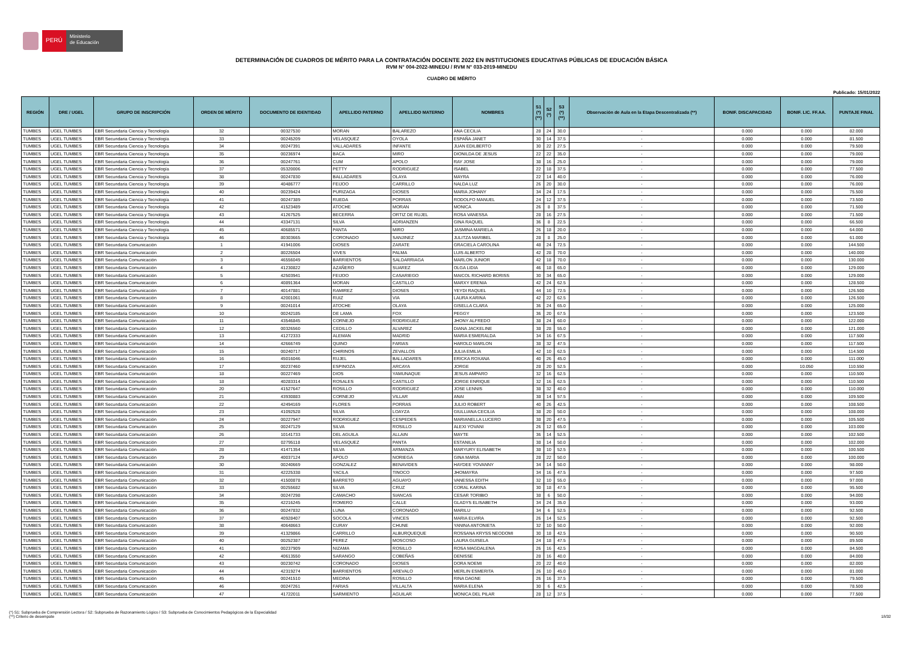PERÚ
Ministerio
de Educación
DETERMINACIÓN DE CUADROS DE MÉRITO PARA LA CONTRATACIÓN DOCENTE 2022 EN INSTITUCIONES EDUCATIVAS PÚBLICAS DE EDUCACIÓN BÁSICA
RVM N° 004-2022-MINEDU / RVM N° 033-2019-MINEDU
CUADRO DE MÉRITO
Publicado: 15/01/2022
| REGIÓN | DRE / UGEL | GRUPO DE INSCRIPCIÓN | ORDEN DE MÉRITO | DOCUMENTO DE IDENTIDAD | APELLIDO PATERNO | APELLIDO MATERNO | NOMBRES | S1 (*) (**) | S2 (*) | S3 (*) (**) | Observación de Aula en la Etapa Descentralizada (**) | BONIF. DISCAPACIDAD | BONIF. LIC. FF.AA. | PUNTAJE FINAL |
| --- | --- | --- | --- | --- | --- | --- | --- | --- | --- | --- | --- | --- | --- | --- |
| TUMBES | UGEL TUMBES | EBR Secundaria Ciencia y Tecnología | 32 | 00327530 | MORAN | BALAREZO | ANA CECILIA | 28 | 24 | 30.0 | - | 0.000 | 0.000 | 82.000 |
| TUMBES | UGEL TUMBES | EBR Secundaria Ciencia y Tecnología | 33 | 00245209 | VELASQUEZ | OYOLA | ESPAÑA JANET | 30 | 14 | 37.5 | - | 0.000 | 0.000 | 81.500 |
| TUMBES | UGEL TUMBES | EBR Secundaria Ciencia y Tecnología | 34 | 00247391 | VALLADARES | INFANTE | JUAN EDILBERTO | 30 | 22 | 27.5 | - | 0.000 | 0.000 | 79.500 |
| TUMBES | UGEL TUMBES | EBR Secundaria Ciencia y Tecnología | 35 | 00236974 | BACA | MIRO | DIONILDA DE JESUS | 22 | 22 | 35.0 | - | 0.000 | 0.000 | 79.000 |
| TUMBES | UGEL TUMBES | EBR Secundaria Ciencia y Tecnología | 36 | 00247761 | CUM | APOLO | RAY JOSE | 38 | 16 | 25.0 | - | 0.000 | 0.000 | 79.000 |
| TUMBES | UGEL TUMBES | EBR Secundaria Ciencia y Tecnología | 37 | 05320006 | PETTY | RODRIGUEZ | ISABEL | 22 | 18 | 37.5 | - | 0.000 | 0.000 | 77.500 |
| TUMBES | UGEL TUMBES | EBR Secundaria Ciencia y Tecnología | 38 | 00247830 | BALLADARES | OLAYA | MAYRA | 22 | 14 | 40.0 | - | 0.000 | 0.000 | 76.000 |
| TUMBES | UGEL TUMBES | EBR Secundaria Ciencia y Tecnología | 39 | 40486777 | FEIJOO | CARRILLO | NALDA LUZ | 26 | 20 | 30.0 | - | 0.000 | 0.000 | 76.000 |
| TUMBES | UGEL TUMBES | EBR Secundaria Ciencia y Tecnología | 40 | 00239424 | PURIZAGA | DIOSES | MARIA JOHANY | 34 | 24 | 17.5 | - | 0.000 | 0.000 | 75.500 |
| TUMBES | UGEL TUMBES | EBR Secundaria Ciencia y Tecnología | 41 | 00247389 | RUEDA | PORRAS | RODOLFO MANUEL | 24 | 12 | 37.5 | - | 0.000 | 0.000 | 73.500 |
| TUMBES | UGEL TUMBES | EBR Secundaria Ciencia y Tecnología | 42 | 41523489 | ATOCHE | MORAN | MONICA | 26 | 8 | 37.5 | - | 0.000 | 0.000 | 71.500 |
| TUMBES | UGEL TUMBES | EBR Secundaria Ciencia y Tecnología | 43 | 41267525 | BECERRA | ORTIZ DE RUJEL | ROSA VANESSA | 28 | 16 | 27.5 | - | 0.000 | 0.000 | 71.500 |
| TUMBES | UGEL TUMBES | EBR Secundaria Ciencia y Tecnología | 44 | 43347131 | SILVA | ADRIANZEN | GINA RAQUEL | 36 | 8 | 22.5 | - | 0.000 | 0.000 | 66.500 |
| TUMBES | UGEL TUMBES | EBR Secundaria Ciencia y Tecnología | 45 | 40685571 | PANTA | MIRO | JASMINA MARIELA | 26 | 18 | 20.0 | - | 0.000 | 0.000 | 64.000 |
| TUMBES | UGEL TUMBES | EBR Secundaria Ciencia y Tecnología | 46 | 80303665 | CORONADO | SANJINEZ | JULITZA MARIBEL | 28 | 8 | 25.0 | - | 0.000 | 0.000 | 61.000 |
| TUMBES | UGEL TUMBES | EBR Secundaria Comunicación | 1 | 41941006 | DIOSES | ZARATE | GRACIELA CAROLINA | 48 | 24 | 72.5 | - | 0.000 | 0.000 | 144.500 |
| TUMBES | UGEL TUMBES | EBR Secundaria Comunicación | 2 | 80226504 | VIVES | PALMA | LUIS ALBERTO | 42 | 28 | 70.0 | - | 0.000 | 0.000 | 140.000 |
| TUMBES | UGEL TUMBES | EBR Secundaria Comunicación | 3 | 46556049 | BARRIENTOS | SALDARRIAGA | MARLON JUNIOR | 42 | 18 | 70.0 | - | 0.000 | 0.000 | 130.000 |
| TUMBES | UGEL TUMBES | EBR Secundaria Comunicación | 4 | 41230822 | AZAÑERO | SUAREZ | OLGA LIDIA | 46 | 18 | 65.0 | - | 0.000 | 0.000 | 129.000 |
| TUMBES | UGEL TUMBES | EBR Secundaria Comunicación | 5 | 42503941 | FEIJOO | CASARIEGO | MAICOL RICHARD BORISS | 30 | 34 | 65.0 | - | 0.000 | 0.000 | 129.000 |
| TUMBES | UGEL TUMBES | EBR Secundaria Comunicación | 6 | 40891364 | MORAN | CASTILLO | MARXY ERENIA | 42 | 24 | 62.5 | - | 0.000 | 0.000 | 128.500 |
| TUMBES | UGEL TUMBES | EBR Secundaria Comunicación | 7 | 40147881 | RAMIREZ | DIOSES | YEYDI RAQUEL | 44 | 10 | 72.5 | - | 0.000 | 0.000 | 126.500 |
| TUMBES | UGEL TUMBES | EBR Secundaria Comunicación | 8 | 42001061 | RUIZ | VIA | LAURA KARINA | 42 | 22 | 62.5 | - | 0.000 | 0.000 | 126.500 |
| TUMBES | UGEL TUMBES | EBR Secundaria Comunicación | 9 | 00241014 | ATOCHE | OLAYA | GISELLA CLARA | 36 | 24 | 65.0 | - | 0.000 | 0.000 | 125.000 |
| TUMBES | UGEL TUMBES | EBR Secundaria Comunicación | 10 | 00242185 | DE LAMA | FOX | PEGGY | 36 | 20 | 67.5 | - | 0.000 | 0.000 | 123.500 |
| TUMBES | UGEL TUMBES | EBR Secundaria Comunicación | 11 | 43546845 | CORNEJO | RODRIGUEZ | JHONY ALFREDO | 38 | 24 | 60.0 | - | 0.000 | 0.000 | 122.000 |
| TUMBES | UGEL TUMBES | EBR Secundaria Comunicación | 12 | 00326560 | CEDILLO | ALVAREZ | DIANA JACKELINE | 38 | 28 | 55.0 | - | 0.000 | 0.000 | 121.000 |
| TUMBES | UGEL TUMBES | EBR Secundaria Comunicación | 13 | 41272333 | ALEMAN | MADRID | MARIA ESMERALDA | 34 | 16 | 67.5 | - | 0.000 | 0.000 | 117.500 |
| TUMBES | UGEL TUMBES | EBR Secundaria Comunicación | 14 | 42666749 | QUINO | FARIAS | HAROLD MARLON | 38 | 32 | 47.5 | - | 0.000 | 0.000 | 117.500 |
| TUMBES | UGEL TUMBES | EBR Secundaria Comunicación | 15 | 00240717 | CHIRINOS | ZEVALLOS | JULIA EMILIA | 42 | 10 | 62.5 | - | 0.000 | 0.000 | 114.500 |
| TUMBES | UGEL TUMBES | EBR Secundaria Comunicación | 16 | 45016046 | RUJEL | BALLADARES | ERICKA ROXANA | 40 | 26 | 45.0 | - | 0.000 | 0.000 | 111.000 |
| TUMBES | UGEL TUMBES | EBR Secundaria Comunicación | 17 | 00237460 | ESPINOZA | ARCAYA | JORGE | 28 | 20 | 52.5 | - | 0.000 | 10.050 | 110.550 |
| TUMBES | UGEL TUMBES | EBR Secundaria Comunicación | 18 | 00227469 | DIOS | YAMUNAQUE | JESUS AMPARO | 32 | 16 | 62.5 | - | 0.000 | 0.000 | 110.500 |
| TUMBES | UGEL TUMBES | EBR Secundaria Comunicación | 18 | 40283314 | ROSALES | CASTILLO | JORGE ENRIQUE | 32 | 16 | 62.5 | - | 0.000 | 0.000 | 110.500 |
| TUMBES | UGEL TUMBES | EBR Secundaria Comunicación | 20 | 41527647 | ROSILLO | RODRIGUEZ | JOSE LENNIS | 38 | 32 | 40.0 | - | 0.000 | 0.000 | 110.000 |
| TUMBES | UGEL TUMBES | EBR Secundaria Comunicación | 21 | 43930883 | CORNEJO | VILLAR | ANAI | 38 | 14 | 57.5 | - | 0.000 | 0.000 | 109.500 |
| TUMBES | UGEL TUMBES | EBR Secundaria Comunicación | 22 | 42494169 | FLORES | PORRAS | JULIO ROBERT | 40 | 26 | 42.5 | - | 0.000 | 0.000 | 108.500 |
| TUMBES | UGEL TUMBES | EBR Secundaria Comunicación | 23 | 41092528 | SILVA | LOAYZA | GIULLIANA CECILIA | 38 | 20 | 50.0 | - | 0.000 | 0.000 | 108.000 |
| TUMBES | UGEL TUMBES | EBR Secundaria Comunicación | 24 | 00227947 | RODRIGUEZ | CESPEDES | MARIANELLA LUCERO | 38 | 20 | 47.5 | - | 0.000 | 0.000 | 105.500 |
| TUMBES | UGEL TUMBES | EBR Secundaria Comunicación | 25 | 00247129 | SILVA | ROSILLO | ALEXI YOVANI | 26 | 12 | 65.0 | - | 0.000 | 0.000 | 103.000 |
| TUMBES | UGEL TUMBES | EBR Secundaria Comunicación | 26 | 10141733 | DEL AGUILA | ALLAIN | MAYTE | 36 | 14 | 52.5 | - | 0.000 | 0.000 | 102.500 |
| TUMBES | UGEL TUMBES | EBR Secundaria Comunicación | 27 | 02795118 | VELASQUEZ | PANTA | ESTANILIA | 38 | 14 | 50.0 | - | 0.000 | 0.000 | 102.000 |
| TUMBES | UGEL TUMBES | EBR Secundaria Comunicación | 28 | 41471354 | SILVA | ARMANZA | MARYURY ELISABETH | 38 | 10 | 52.5 | - | 0.000 | 0.000 | 100.500 |
| TUMBES | UGEL TUMBES | EBR Secundaria Comunicación | 29 | 40037124 | APOLO | NORIEGA | GINA MARIA | 28 | 22 | 50.0 | - | 0.000 | 0.000 | 100.000 |
| TUMBES | UGEL TUMBES | EBR Secundaria Comunicación | 30 | 00240669 | GONZALEZ | BENAVIDES | HAYDEE YOVANNY | 34 | 14 | 50.0 | - | 0.000 | 0.000 | 98.000 |
| TUMBES | UGEL TUMBES | EBR Secundaria Comunicación | 31 | 42225338 | YACILA | TINOCO | JHOMAYRA | 34 | 16 | 47.5 | - | 0.000 | 0.000 | 97.500 |
| TUMBES | UGEL TUMBES | EBR Secundaria Comunicación | 32 | 41500878 | BARRETO | AGUAYO | VANESSA EDITH | 32 | 10 | 55.0 | - | 0.000 | 0.000 | 97.000 |
| TUMBES | UGEL TUMBES | EBR Secundaria Comunicación | 33 | 00255682 | SILVA | CRUZ | CORAL KARINA | 30 | 18 | 47.5 | - | 0.000 | 0.000 | 95.500 |
| TUMBES | UGEL TUMBES | EBR Secundaria Comunicación | 34 | 00247298 | CAMACHO | SIANCAS | CESAR TORIBIO | 38 | 6 | 50.0 | - | 0.000 | 0.000 | 94.000 |
| TUMBES | UGEL TUMBES | EBR Secundaria Comunicación | 35 | 42216245 | ROMERO | CALLE | GLADYS ELISABETH | 34 | 24 | 35.0 | - | 0.000 | 0.000 | 93.000 |
| TUMBES | UGEL TUMBES | EBR Secundaria Comunicación | 36 | 00247832 | LUNA | CORONADO | MARILU | 34 | 6 | 52.5 | - | 0.000 | 0.000 | 92.500 |
| TUMBES | UGEL TUMBES | EBR Secundaria Comunicación | 37 | 40928407 | SOCOLA | VINCES | MARIA ELVIRA | 26 | 14 | 52.5 | - | 0.000 | 0.000 | 92.500 |
| TUMBES | UGEL TUMBES | EBR Secundaria Comunicación | 38 | 40648663 | CURAY | CHUNE | YANINA ANTONIETA | 32 | 10 | 50.0 | - | 0.000 | 0.000 | 92.000 |
| TUMBES | UGEL TUMBES | EBR Secundaria Comunicación | 39 | 41329866 | CARRILLO | ALBURQUEQUE | ROSSANA KRYSS NEODOMI | 30 | 18 | 42.5 | - | 0.000 | 0.000 | 90.500 |
| TUMBES | UGEL TUMBES | EBR Secundaria Comunicación | 40 | 00252387 | PEREZ | MOSCOSO | LAURA GUISELA | 24 | 18 | 47.5 | - | 0.000 | 0.000 | 89.500 |
| TUMBES | UGEL TUMBES | EBR Secundaria Comunicación | 41 | 00237909 | NIZAMA | ROSILLO | ROSA MAGDALENA | 26 | 16 | 42.5 | - | 0.000 | 0.000 | 84.500 |
| TUMBES | UGEL TUMBES | EBR Secundaria Comunicación | 42 | 40613550 | SARANGO | COBEÑAS | DENISSE | 28 | 16 | 40.0 | - | 0.000 | 0.000 | 84.000 |
| TUMBES | UGEL TUMBES | EBR Secundaria Comunicación | 43 | 00230742 | CORONADO | DIOSES | DORA NOEMI | 20 | 22 | 40.0 | - | 0.000 | 0.000 | 82.000 |
| TUMBES | UGEL TUMBES | EBR Secundaria Comunicación | 44 | 42319274 | BARRIENTOS | AREVALO | MERLIN ESMERITA | 26 | 10 | 45.0 | - | 0.000 | 0.000 | 81.000 |
| TUMBES | UGEL TUMBES | EBR Secundaria Comunicación | 45 | 00241510 | MEDINA | ROSILLO | RINA DAGNE | 26 | 16 | 37.5 | - | 0.000 | 0.000 | 79.500 |
| TUMBES | UGEL TUMBES | EBR Secundaria Comunicación | 46 | 00247261 | FARIAS | VILLALTA | MARIA ELENA | 30 | 6 | 42.5 | - | 0.000 | 0.000 | 78.500 |
| TUMBES | UGEL TUMBES | EBR Secundaria Comunicación | 47 | 41722011 | SARMIENTO | AGUILAR | MONICA DEL PILAR | 28 | 12 | 37.5 | - | 0.000 | 0.000 | 77.500 |
(*) S1: Subprueba de Comprensión Lectora / S2: Subprueba de Razonamiento Lógico / S3: Subprueba de Conocimientos Pedagógicos de la Especialidad
(**) Criterio de desempate
18/32